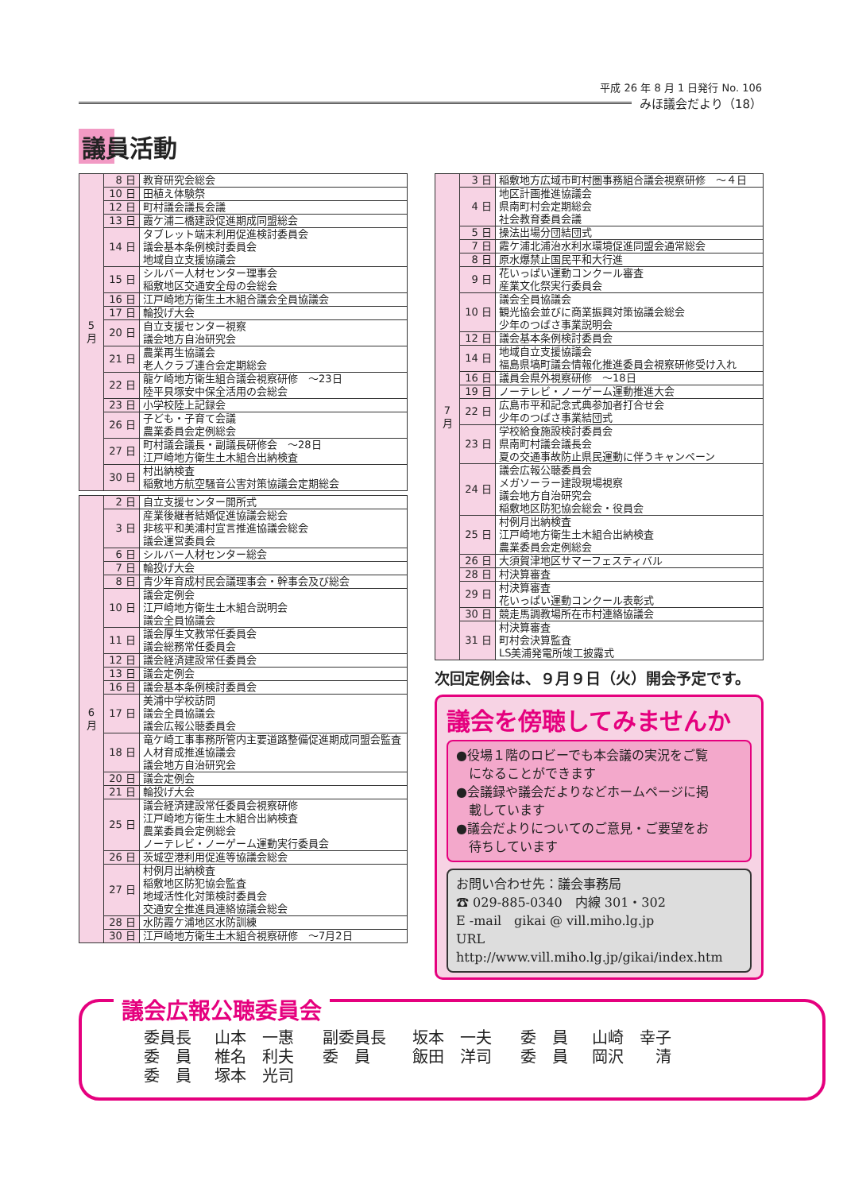平成 26 年 8 月 1 日発行 No. 106
みほ議会だより（18）
議員活動
| 5 月 | 8 日 | 教育研究会総会 |
| | 10 日 | 田植え体験祭 |
| | 12 日 | 町村議会議長会議 |
| | 13 日 | 霞ケ浦二橋建設促進期成同盟総会 |
| | 14 日 | タブレット端末利用促進検討委員会 議会基本条例検討委員会 地域自立支援協議会 |
| | 15 日 | シルバー人材センター理事会 稲敷地区交通安全母の会総会 |
| | 16 日 | 江戸崎地方衛生土木組合議会全員協議会 |
| | 17 日 | 輪投げ大会 |
| | 20 日 | 自立支援センター視察 議会地方自治研究会 |
| | 21 日 | 農業再生協議会 老人クラブ連合会定期総会 |
| | 22 日 | 龍ケ崎地方衛生組合議会視察研修 ～23日 陸平貝塚安中保全活用の会総会 |
| | 23 日 | 小学校陸上記録会 |
| | 26 日 | 子ども・子育て会議 農業委員会定例総会 |
| | 27 日 | 町村議会議長・副議長研修会 ～28日 江戸崎地方衛生土木組合出納検査 |
| | 30 日 | 村出納検査 稲敷地方航空騒音公害対策協議会定期総会 |
| 6 月 | 2 日 | 自立支援センター開所式 |
| | 3 日 | 産業後継者結婚促進協議会総会 非核平和美浦村宣言推進協議会総会 議会運営委員会 |
| | 6 日 | シルバー人材センター総会 |
| | 7 日 | 輪投げ大会 |
| | 8 日 | 青少年育成村民会議理事会・幹事会及び総会 |
| | 10 日 | 議会定例会 江戸崎地方衛生土木組合説明会 議会全員協議会 |
| | 11 日 | 議会厚生文教常任委員会 議会総務常任委員会 |
| | 12 日 | 議会経済建設常任委員会 |
| | 13 日 | 議会定例会 |
| | 16 日 | 議会基本条例検討委員会 |
| | 17 日 | 美浦中学校訪問 議会全員協議会 議会広報公聴委員会 |
| | 18 日 | 竜ケ崎工事事務所管内主要道路整備促進期成同盟会監査 人材育成推進協議会 議会地方自治研究会 |
| | 20 日 | 議会定例会 |
| | 21 日 | 輪投げ大会 |
| | 25 日 | 議会経済建設常任委員会視察研修 江戸崎地方衛生土木組合出納検査 農業委員会定例総会 ノーテレビ・ノーゲーム運動実行委員会 |
| | 26 日 | 茨城空港利用促進等協議会総会 |
| | 27 日 | 村例月出納検査 稲敷地区防犯協会監査 地域活性化対策検討委員会 交通安全推進員連絡協議会総会 |
| | 28 日 | 水防霞ケ浦地区水防訓練 |
| | 30 日 | 江戸崎地方衛生土木組合視察研修 ～7月2日 |
| 7 月 | 3 日 | 稲敷地方広域市町村圏事務組合議会視察研修 ～４日 |
| | 4 日 | 地区計画推進協議会 県南町村会定期総会 社会教育委員会議 |
| | 5 日 | 操法出場分団結団式 |
| | 7 日 | 霞ケ浦北浦治水利水環境促進同盟会通常総会 |
| | 8 日 | 原水爆禁止国民平和大行進 |
| | 9 日 | 花いっぱい運動コンクール審査 産業文化祭実行委員会 |
| | 10 日 | 議会全員協議会 観光協会並びに商業振興対策協議会総会 少年のつばさ事業説明会 |
| | 12 日 | 議会基本条例検討委員会 |
| | 14 日 | 地域自立支援協議会 福島県塙町議会情報化推進委員会視察研修受け入れ |
| | 16 日 | 議員会県外視察研修 ～18日 |
| | 19 日 | ノーテレビ・ノーゲーム運動推進大会 |
| | 22 日 | 広島市平和記念式典参加者打合せ会 少年のつばさ事業結団式 |
| | 23 日 | 学校給食施設検討委員会 県南町村議会議長会 夏の交通事故防止県民運動に伴うキャンペーン |
| | 24 日 | 議会広報公聴委員会 メガソーラー建設現場視察 議会地方自治研究会 稲敷地区防犯協会総会・役員会 |
| | 25 日 | 村例月出納検査 江戸崎地方衛生土木組合出納検査 農業委員会定例総会 |
| | 26 日 | 大須賀津地区サマーフェスティバル |
| | 28 日 | 村決算審査 |
| | 29 日 | 村決算審査 花いっぱい運動コンクール表彰式 |
| | 30 日 | 競走馬調教場所在市村連絡協議会 |
| | 31 日 | 村決算審査 町村会決算監査 LS美浦発電所竣工披露式 |
次回定例会は、９月９日（火）開会予定です。
議会を傍聴してみませんか
●役場１階のロビーでも本会議の実況をご覧
　になることができます
●会議録や議会だよりなどホームページに掲
　載しています
●議会だよりについてのご意見・ご要望をお
　待ちしています
お問い合わせ先：議会事務局
☎ 029-885-0340　内線 301・302
E -mail　gikai @ vill.miho.lg.jp
URL　http://www.vill.miho.lg.jp/gikai/index.htm
議会広報公聴委員会
| 委員長 | 山本 一惠 | 副委員長 | 坂本 一夫 | 委 員 | 山崎 幸子 |
| 委 員 | 椎名 利夫 | 委 員 | 飯田 洋司 | 委 員 | 岡沢 清 |
| 委 員 | 塚本 光司 | | | | |